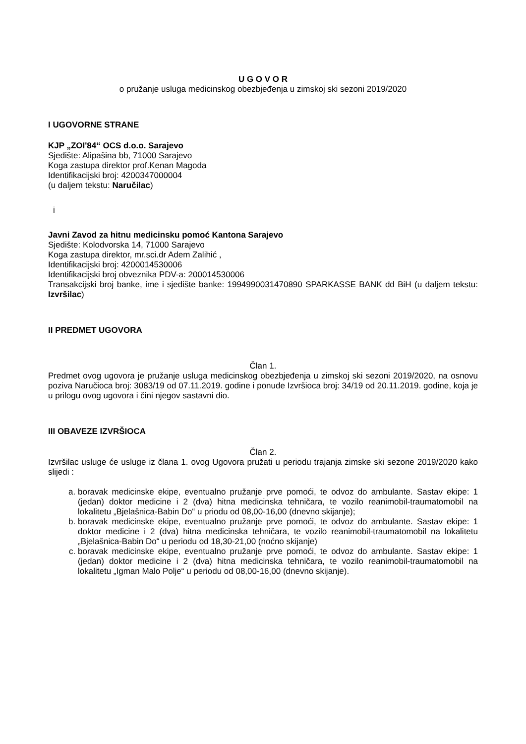U G O V O R
o pružanje usluga medicinskog obezbjeđenja u zimskoj ski sezoni 2019/2020
I UGOVORNE STRANE
KJP „ZOI'84“ OCS d.o.o. Sarajevo
Sjedište: Alipašina bb, 71000 Sarajevo
Koga zastupa direktor prof.Kenan Magoda
Identifikacijski broj: 4200347000004
(u daljem tekstu: Naručilac)
i
Javni Zavod za hitnu medicinsku pomoć Kantona Sarajevo
Sjedište: Kolodvorska 14, 71000 Sarajevo
Koga zastupa direktor, mr.sci.dr Adem Zalihić ,
Identifikacijski broj: 4200014530006
Identifikacijski broj obveznika PDV-a: 200014530006
Transakcijski broj banke, ime i sjedište banke: 1994990031470890 SPARKASSE BANK dd BiH (u daljem tekstu: Izvršilac)
II PREDMET UGOVORA
Član 1.
Predmet ovog ugovora je pružanje usluga medicinskog obezbjeđenja u zimskoj ski sezoni 2019/2020, na osnovu poziva Naručioca broj: 3083/19 od 07.11.2019. godine i ponude Izvršioca broj: 34/19 od 20.11.2019. godine, koja je u prilogu ovog ugovora i čini njegov sastavni dio.
III OBAVEZE IZVRŠIOCA
Član 2.
Izvršilac usluge će usluge iz člana 1. ovog Ugovora pružati u periodu trajanja zimske ski sezone 2019/2020 kako slijedi :
a. boravak medicinske ekipe, eventualno pružanje prve pomoći, te odvoz do ambulante. Sastav ekipe: 1 (jedan) doktor medicine i 2 (dva) hitna medicinska tehničara, te vozilo reanimobil-traumatomobil na lokalitetu „Bjelašnica-Babin Do“ u priodu od 08,00-16,00 (dnevno skijanje);
b. boravak medicinske ekipe, eventualno pružanje prve pomoći, te odvoz do ambulante. Sastav ekipe: 1 doktor medicine i 2 (dva) hitna medicinska tehničara, te vozilo reanimobil-traumatomobil na lokalitetu „Bjelašnica-Babin Do“ u periodu od 18,30-21,00 (noćno skijanje)
c. boravak medicinske ekipe, eventualno pružanje prve pomoći, te odvoz do ambulante. Sastav ekipe: 1 (jedan) doktor medicine i 2 (dva) hitna medicinska tehničara, te vozilo reanimobil-traumatomobil na lokalitetu „Igman Malo Polje“ u periodu od 08,00-16,00 (dnevno skijanje).